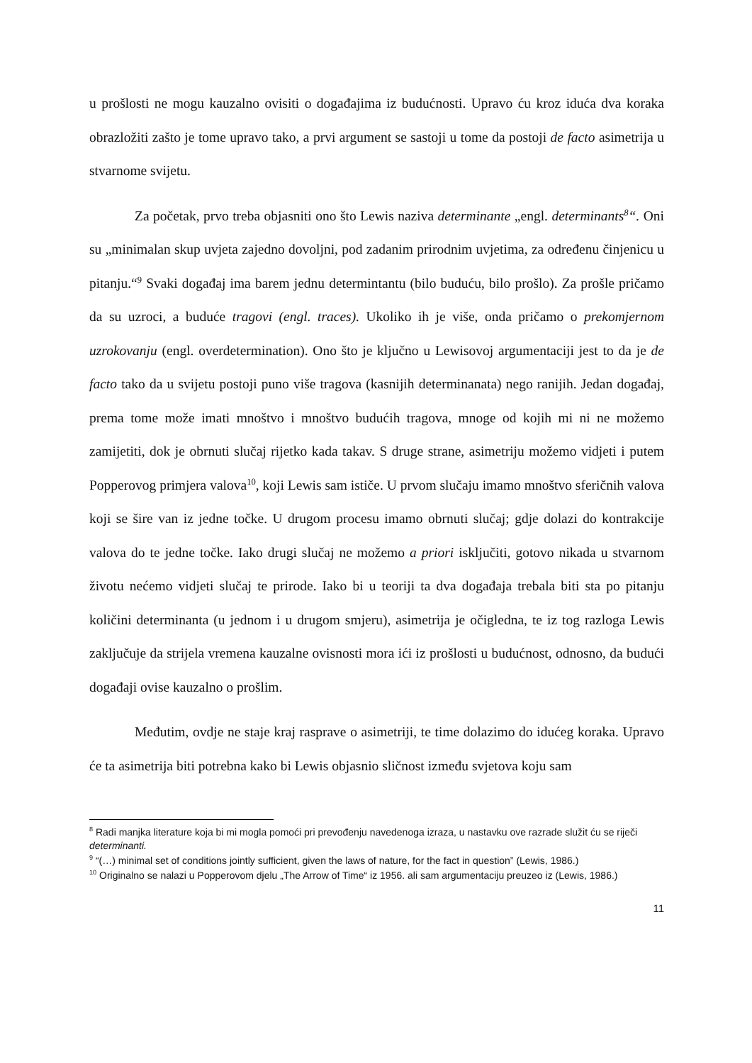u prošlosti ne mogu kauzalno ovisiti o događajima iz budućnosti. Upravo ću kroz iduća dva koraka obrazložiti zašto je tome upravo tako, a prvi argument se sastoji u tome da postoji de facto asimetrija u stvarnome svijetu.
Za početak, prvo treba objasniti ono što Lewis naziva determinante „engl. determinants<sup>8</sup>“. Oni su „minimalan skup uvjeta zajedno dovoljni, pod zadanim prirodnim uvjetima, za određenu činjenicu u pitanju.“<sup>9</sup> Svaki događaj ima barem jednu determintantu (bilo buduću, bilo prošlo). Za prošle pričamo da su uzroci, a buduće tragovi (engl. traces). Ukoliko ih je više, onda pričamo o prekomjernom uzrokovanju (engl. overdetermination). Ono što je ključno u Lewisovoj argumentaciji jest to da je de facto tako da u svijetu postoji puno više tragova (kasnijih determinanata) nego ranijih. Jedan događaj, prema tome može imati mnoštvo i mnoštvo budućih tragova, mnoge od kojih mi ni ne možemo zamijetiti, dok je obrnuti slučaj rijetko kada takav. S druge strane, asimetriju možemo vidjeti i putem Popperovog primjera valova<sup>10</sup>, koji Lewis sam ističe. U prvom slučaju imamo mnoštvo sferičnih valova koji se šire van iz jedne točke. U drugom procesu imamo obrnuti slučaj; gdje dolazi do kontrakcije valova do te jedne točke. Iako drugi slučaj ne možemo a priori isključiti, gotovo nikada u stvarnom životu nećemo vidjeti slučaj te prirode. Iako bi u teoriji ta dva događaja trebala biti sta po pitanju količini determinanta (u jednom i u drugom smjeru), asimetrija je očigledna, te iz tog razloga Lewis zaključuje da strijela vremena kauzalne ovisnosti mora ići iz prošlosti u budućnost, odnosno, da budući događaji ovise kauzalno o prošlim.
Međutim, ovdje ne staje kraj rasprave o asimetriji, te time dolazimo do idućeg koraka. Upravo će ta asimetrija biti potrebna kako bi Lewis objasnio sličnost između svjetova koju sam
<sup>8</sup> Radi manjka literature koja bi mi mogla pomoći pri prevođenju navedenoga izraza, u nastavku ove razrade služit ću se riječi determinanti.
<sup>9</sup> “(…) minimal set of conditions jointly sufficient, given the laws of nature, for the fact in question” (Lewis, 1986.)
<sup>10</sup> Originalno se nalazi u Popperovom djelu „The Arrow of Time“ iz 1956. ali sam argumentaciju preuzeo iz (Lewis, 1986.)
11